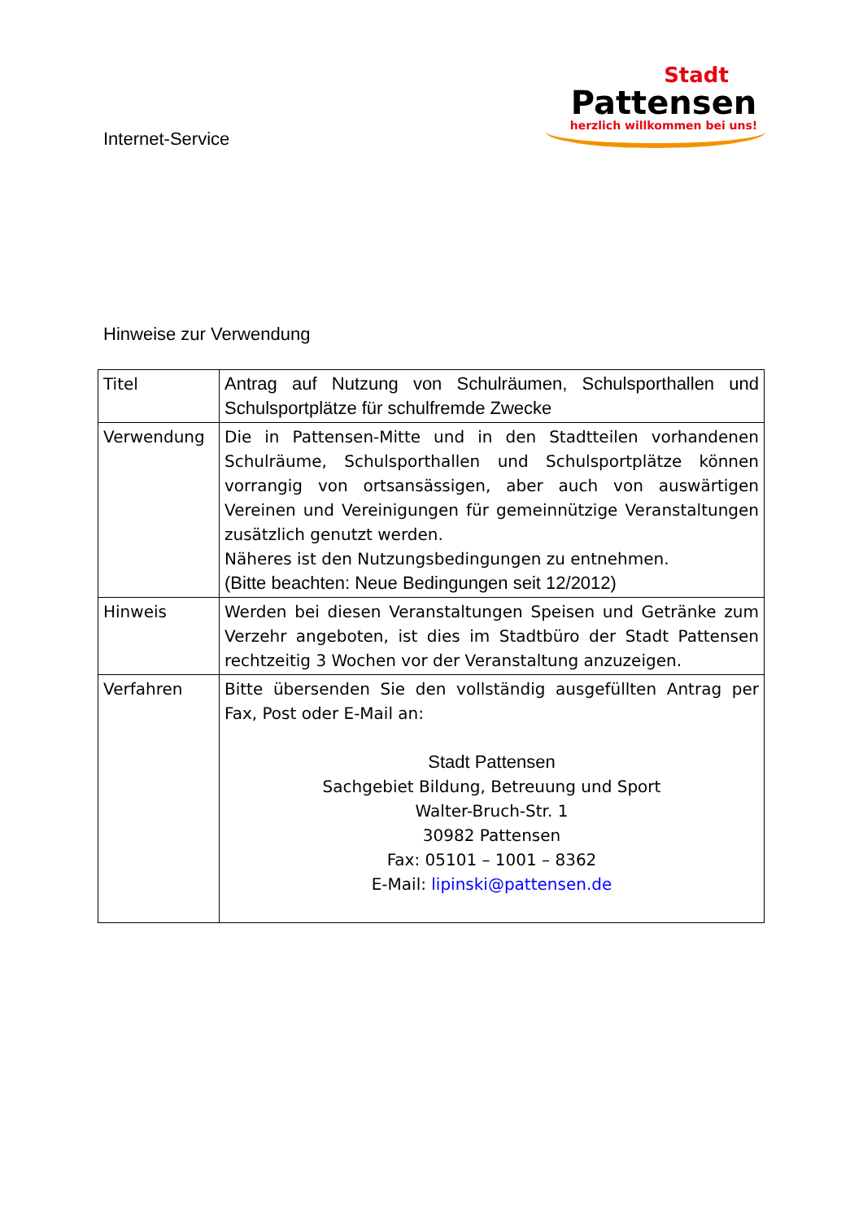Internet-Service
Stadt
Pattensen
herzlich willkommen bei uns!
Hinweise zur Verwendung
| Titel | Antrag auf Nutzung von Schulräumen, Schulsporthallen und Schulsportplätze für schulfremde Zwecke |
| Verwendung | Die in Pattensen-Mitte und in den Stadtteilen vorhandenen Schulräume, Schulsporthallen und Schulsportplätze können vorrangig von ortsansässigen, aber auch von auswärtigen Vereinen und Vereinigungen für gemeinnützige Veranstaltungen zusätzlich genutzt werden. Näheres ist den Nutzungsbedingungen zu entnehmen. (Bitte beachten: Neue Bedingungen seit 12/2012) |
| Hinweis | Werden bei diesen Veranstaltungen Speisen und Getränke zum Verzehr angeboten, ist dies im Stadtbüro der Stadt Pattensen rechtzeitig 3 Wochen vor der Veranstaltung anzuzeigen. |
| Verfahren | Bitte übersenden Sie den vollständig ausgefüllten Antrag per Fax, Post oder E-Mail an: Stadt Pattensen Sachgebiet Bildung, Betreuung und Sport Walter-Bruch-Str. 1 30982 Pattensen Fax: 05101 – 1001 – 8362 E-Mail: lipinski@pattensen.de |